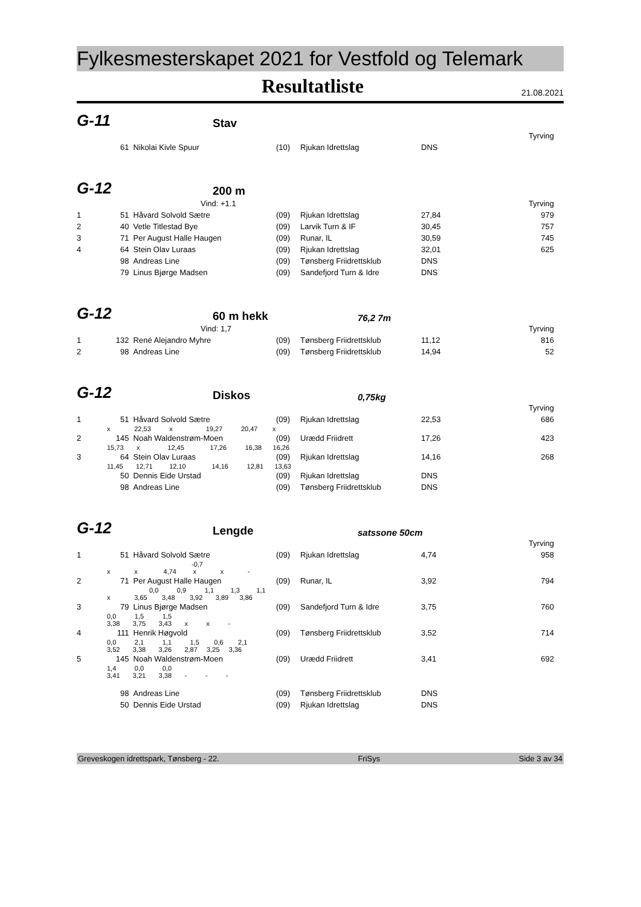Fylkesmesterskapet 2021 for Vestfold og Telemark
Resultatliste
21.08.2021
G-11
Stav
| Tyrving | | | | | | |
| | 61 | Nikolai Kivle Spuur | (10) | Rjukan Idrettslag | DNS | |
G-12
200 m
| Vind: +1.1 | | | Tyrving | | | |
| 1 | 51 | Håvard Solvold Sætre | (09) | Rjukan Idrettslag | 27,84 | 979 |
| 2 | 40 | Vetle Titlestad Bye | (09) | Larvik Turn & IF | 30,45 | 757 |
| 3 | 71 | Per August Halle Haugen | (09) | Runar, IL | 30,59 | 745 |
| 4 | 64 | Stein Olav Luraas | (09) | Rjukan Idrettslag | 32,01 | 625 |
| | 98 | Andreas Line | (09) | Tønsberg Friidrettsklub | DNS | |
| | 79 | Linus Bjørge Madsen | (09) | Sandefjord Turn & Idre | DNS | |
G-12
60 m hekk
76,2 7m
| Vind: 1,7 | | | Tyrving | | | |
| 1 | 132 | René Alejandro Myhre | (09) | Tønsberg Friidrettsklub | 11,12 | 816 |
| 2 | 98 | Andreas Line | (09) | Tønsberg Friidrettsklub | 14,94 | 52 |
G-12
Diskos
0,75kg
| Tyrving | | | | | | |
| 1 | 51 | Håvard Solvold Sætre | (09) | Rjukan Idrettslag | 22,53 | 686 |
| | x 22,53 x 19,27 20,47 x | | | | | |
| 2 | 145 | Noah Waldenstrøm-Moen | (09) | Urædd Friidrett | 17,26 | 423 |
| | 15,73 x 12,45 17,26 16,38 16,26 | | | | | |
| 3 | 64 | Stein Olav Luraas | (09) | Rjukan Idrettslag | 14,16 | 268 |
| | 11,45 12,71 12,10 14,16 12,81 13,63 | | | | | |
| | 50 | Dennis Eide Urstad | (09) | Rjukan Idrettslag | DNS | |
| | 98 | Andreas Line | (09) | Tønsberg Friidrettsklub | DNS | |
G-12
Lengde
satssone 50cm
| Tyrving | | | | | | |
| 1 | 51 | Håvard Solvold Sætre | (09) | Rjukan Idrettslag | 4,74 | 958 |
| | -0,7 | | | | | |
| | x x 4,74 x x - | | | | | |
| 2 | 71 | Per August Halle Haugen | (09) | Runar, IL | 3,92 | 794 |
| | 0,0 0,9 1,1 1,3 1,1 | | | | | |
| | x 3,65 3,48 3,92 3,89 3,86 | | | | | |
| 3 | 79 | Linus Bjørge Madsen | (09) | Sandefjord Turn & Idre | 3,75 | 760 |
| | 0,0 1,5 1,5 | | | | | |
| | 3,38 3,75 3,43 x x - | | | | | |
| 4 | 111 | Henrik Høgvold | (09) | Tønsberg Friidrettsklub | 3,52 | 714 |
| | 0,0 2,1 1,1 1,5 0,6 2,1 | | | | | |
| | 3,52 3,38 3,26 2,87 3,25 3,36 | | | | | |
| 5 | 145 | Noah Waldenstrøm-Moen | (09) | Urædd Friidrett | 3,41 | 692 |
| | 1,4 0,0 0,0 | | | | | |
| | 3,41 3,21 3,38 - - - | | | | | |
| | 98 | Andreas Line | (09) | Tønsberg Friidrettsklub | DNS | |
| | 50 | Dennis Eide Urstad | (09) | Rjukan Idrettslag | DNS | |
Greveskogen idrettspark, Tønsberg - 22. FriSys Side 3 av 34